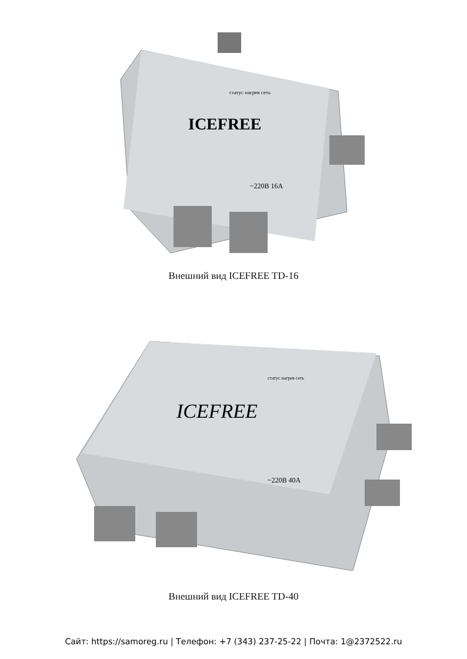ICEFREE
статус нагрев сеть
~220В 16А
Внешний вид ICEFREE TD-16
ICEFREE
статус нагрев сеть
~220В 40А
Внешний вид ICEFREE TD-40
Сайт: https://samoreg.ru | Телефон: +7 (343) 237-25-22 | Почта: 1@2372522.ru